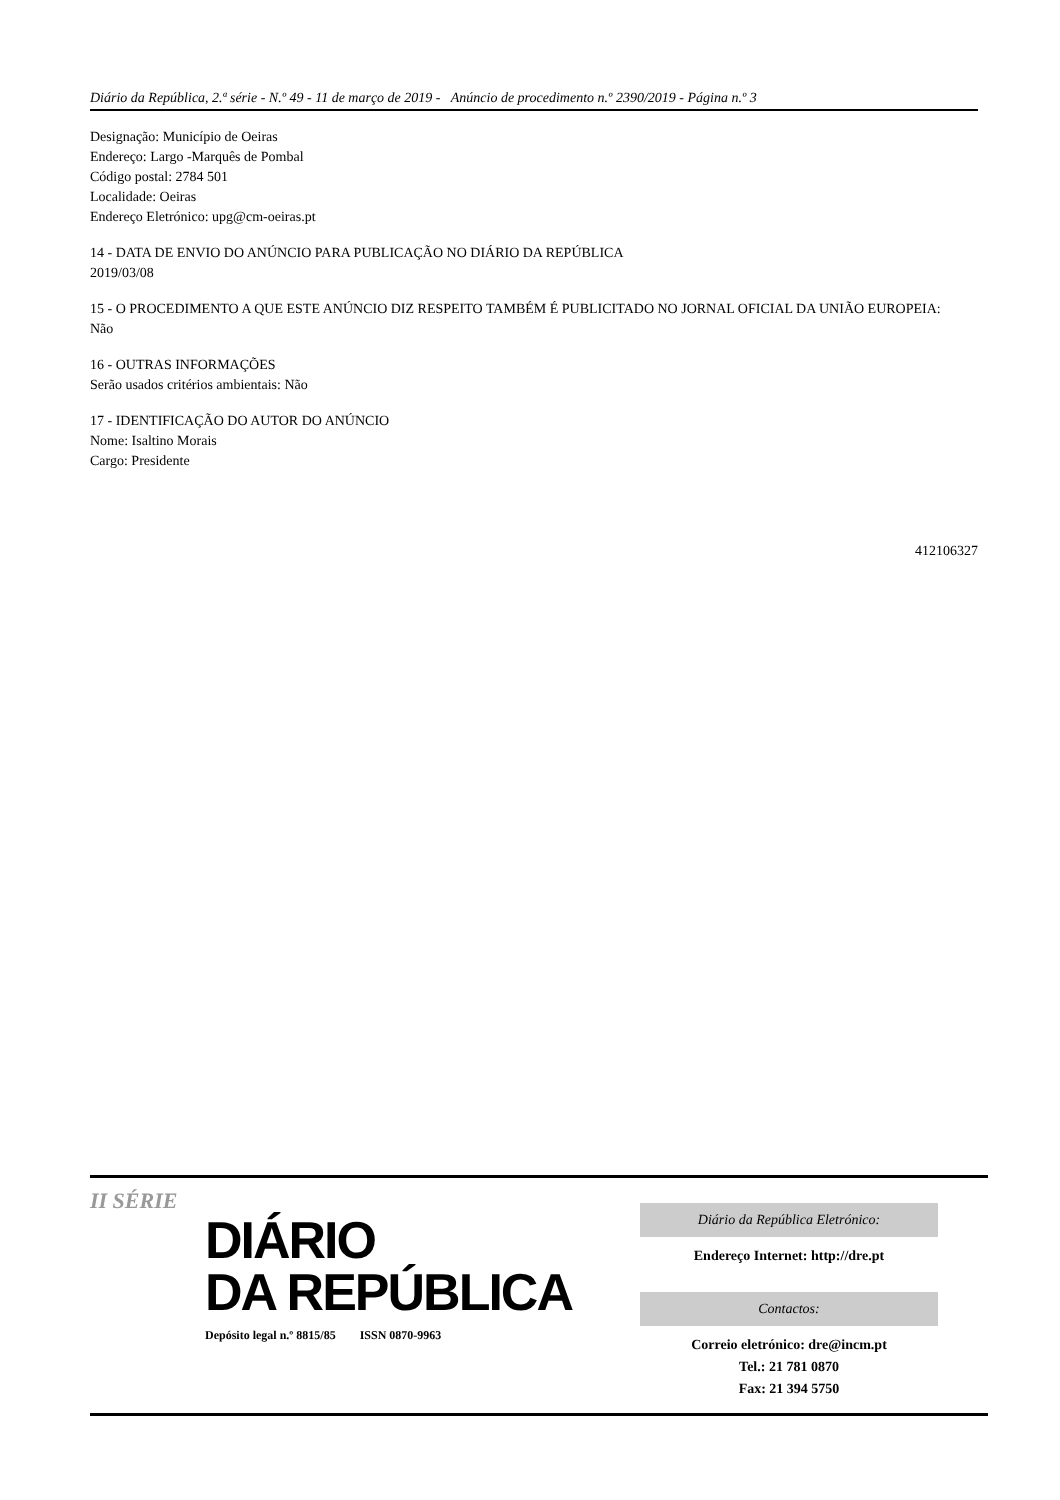Diário da República, 2.ª série - N.º 49 - 11 de março de 2019 - Anúncio de procedimento n.º 2390/2019 - Página n.º 3
Designação: Município de Oeiras
Endereço: Largo -Marquês de Pombal
Código postal: 2784 501
Localidade: Oeiras
Endereço Eletrónico: upg@cm-oeiras.pt
14 - DATA DE ENVIO DO ANÚNCIO PARA PUBLICAÇÃO NO DIÁRIO DA REPÚBLICA
2019/03/08
15 - O PROCEDIMENTO A QUE ESTE ANÚNCIO DIZ RESPEITO TAMBÉM É PUBLICITADO NO JORNAL OFICIAL DA UNIÃO EUROPEIA:
Não
16 - OUTRAS INFORMAÇÕES
Serão usados critérios ambientais: Não
17 - IDENTIFICAÇÃO DO AUTOR DO ANÚNCIO
Nome: Isaltino Morais
Cargo: Presidente
412106327
II SÉRIE
DIÁRIO
DA REPÚBLICA
Depósito legal n.º 8815/85 ISSN 0870-9963
Diário da República Eletrónico:
Endereço Internet: http://dre.pt
Contactos:
Correio eletrónico: dre@incm.pt
Tel.: 21 781 0870
Fax: 21 394 5750